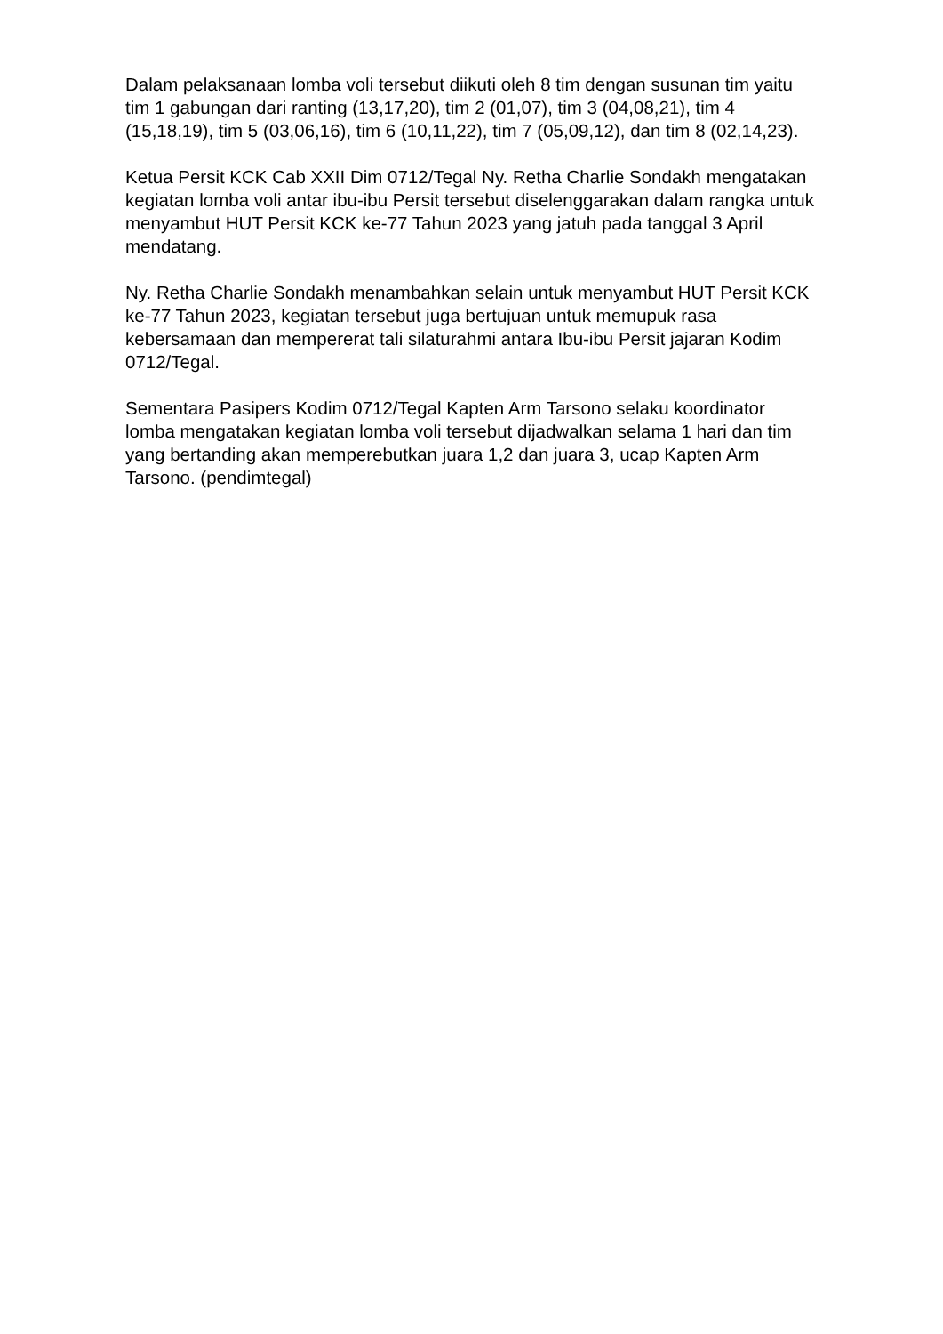Dalam pelaksanaan lomba voli tersebut diikuti oleh 8 tim dengan susunan tim yaitu tim 1 gabungan dari ranting (13,17,20), tim 2 (01,07), tim 3 (04,08,21), tim 4 (15,18,19), tim 5 (03,06,16), tim 6 (10,11,22), tim 7 (05,09,12), dan tim 8 (02,14,23).
Ketua Persit KCK Cab XXII Dim 0712/Tegal Ny. Retha Charlie Sondakh mengatakan kegiatan lomba voli antar ibu-ibu Persit tersebut diselenggarakan dalam rangka untuk menyambut HUT Persit KCK ke-77 Tahun 2023 yang jatuh pada tanggal 3 April mendatang.
Ny. Retha Charlie Sondakh menambahkan selain untuk menyambut HUT Persit KCK ke-77 Tahun 2023, kegiatan tersebut juga bertujuan untuk memupuk rasa kebersamaan dan mempererat tali silaturahmi antara Ibu-ibu Persit jajaran Kodim 0712/Tegal.
Sementara Pasipers Kodim 0712/Tegal Kapten Arm Tarsono selaku koordinator lomba mengatakan kegiatan lomba voli tersebut dijadwalkan selama 1 hari dan tim yang bertanding akan memperebutkan juara 1,2 dan juara 3, ucap Kapten Arm Tarsono. (pendimtegal)